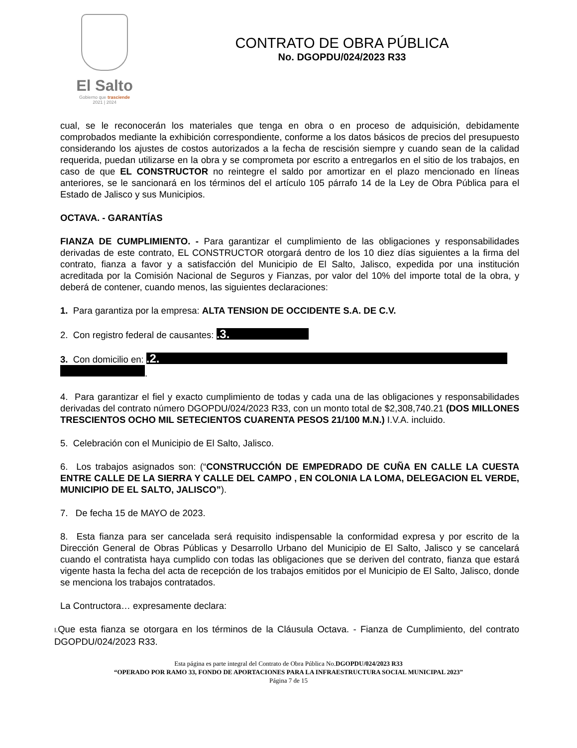El Salto
Gobierno que trasciende
2021 | 2024
CONTRATO DE OBRA PÚBLICA
No. DGOPDU/024/2023 R33
cual, se le reconocerán los materiales que tenga en obra o en proceso de adquisición, debidamente comprobados mediante la exhibición correspondiente, conforme a los datos básicos de precios del presupuesto considerando los ajustes de costos autorizados a la fecha de rescisión siempre y cuando sean de la calidad requerida, puedan utilizarse en la obra y se comprometa por escrito a entregarlos en el sitio de los trabajos, en caso de que EL CONSTRUCTOR no reintegre el saldo por amortizar en el plazo mencionado en líneas anteriores, se le sancionará en los términos del el artículo 105 párrafo 14 de la Ley de Obra Pública para el Estado de Jalisco y sus Municipios.
OCTAVA. - GARANTÍAS
FIANZA DE CUMPLIMIENTO. - Para garantizar el cumplimiento de las obligaciones y responsabilidades derivadas de este contrato, EL CONSTRUCTOR otorgará dentro de los 10 diez días siguientes a la firma del contrato, fianza a favor y a satisfacción del Municipio de El Salto, Jalisco, expedida por una institución acreditada por la Comisión Nacional de Seguros y Fianzas, por valor del 10% del importe total de la obra, y deberá de contener, cuando menos, las siguientes declaraciones:
1. Para garantiza por la empresa: ALTA TENSION DE OCCIDENTE S.A. DE C.V.
2. Con registro federal de causantes: .3.
3. Con domicilio en: .2.
.
4. Para garantizar el fiel y exacto cumplimiento de todas y cada una de las obligaciones y responsabilidades derivadas del contrato número DGOPDU/024/2023 R33, con un monto total de $2,308,740.21 (DOS MILLONES TRESCIENTOS OCHO MIL SETECIENTOS CUARENTA PESOS 21/100 M.N.) I.V.A. incluido.
5. Celebración con el Municipio de El Salto, Jalisco.
6. Los trabajos asignados son: (“CONSTRUCCIÓN DE EMPEDRADO DE CUÑA EN CALLE LA CUESTA ENTRE CALLE DE LA SIERRA Y CALLE DEL CAMPO , EN COLONIA LA LOMA, DELEGACION EL VERDE, MUNICIPIO DE EL SALTO, JALISCO”).
7. De fecha 15 de MAYO de 2023.
8. Esta fianza para ser cancelada será requisito indispensable la conformidad expresa y por escrito de la Dirección General de Obras Públicas y Desarrollo Urbano del Municipio de El Salto, Jalisco y se cancelará cuando el contratista haya cumplido con todas las obligaciones que se deriven del contrato, fianza que estará vigente hasta la fecha del acta de recepción de los trabajos emitidos por el Municipio de El Salto, Jalisco, donde se menciona los trabajos contratados.
La Contructora… expresamente declara:
I. Que esta fianza se otorgara en los términos de la Cláusula Octava. - Fianza de Cumplimiento, del contrato DGOPDU/024/2023 R33.
Esta página es parte integral del Contrato de Obra Pública No.DGOPDU/024/2023 R33
“OPERADO POR RAMO 33, FONDO DE APORTACIONES PARA LA INFRAESTRUCTURA SOCIAL MUNICIPAL 2023”
Página 7 de 15